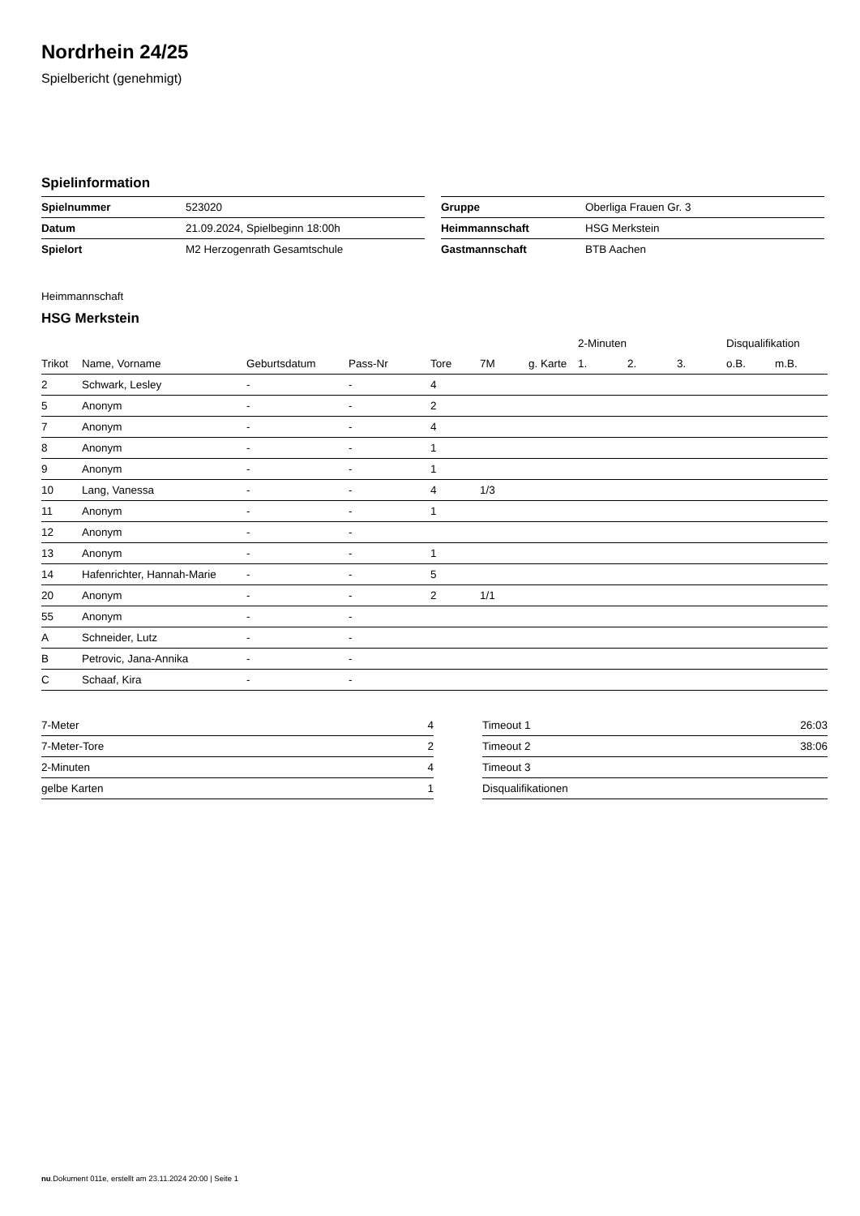Nordrhein 24/25
Spielbericht (genehmigt)
Spielinformation
| Spielnummer | 523020 |
| Datum | 21.09.2024, Spielbeginn 18:00h |
| Spielort | M2 Herzogenrath Gesamtschule |
| Gruppe | Oberliga Frauen Gr. 3 |
| Heimmannschaft | HSG Merkstein |
| Gastmannschaft | BTB Aachen |
Heimmannschaft
HSG Merkstein
| | | | | | | | 2-Minuten | | | Disqualifikation | |
| --- | --- | --- | --- | --- | --- | --- | --- | --- | --- | --- | --- |
| Trikot | Name, Vorname | Geburtsdatum | Pass-Nr | Tore | 7M | g. Karte | 1. | 2. | 3. | o.B. | m.B. |
| 2 | Schwark, Lesley | - | - | 4 | | | | | | | |
| 5 | Anonym | - | - | 2 | | | | | | | |
| 7 | Anonym | - | - | 4 | | | | | | | |
| 8 | Anonym | - | - | 1 | | | | | | | |
| 9 | Anonym | - | - | 1 | | | | | | | |
| 10 | Lang, Vanessa | - | - | 4 | 1/3 | | | | | | |
| 11 | Anonym | - | - | 1 | | | | | | | |
| 12 | Anonym | - | - | | | | | | | | |
| 13 | Anonym | - | - | 1 | | | | | | | |
| 14 | Hafenrichter, Hannah-Marie | - | - | 5 | | | | | | | |
| 20 | Anonym | - | - | 2 | 1/1 | | | | | | |
| 55 | Anonym | - | - | | | | | | | | |
| A | Schneider, Lutz | - | - | | | | | | | | |
| B | Petrovic, Jana-Annika | - | - | | | | | | | | |
| C | Schaaf, Kira | - | - | | | | | | | | |
| 7-Meter | 4 |
| 7-Meter-Tore | 2 |
| 2-Minuten | 4 |
| gelbe Karten | 1 |
| Timeout 1 | 26:03 |
| Timeout 2 | 38:06 |
| Timeout 3 | |
| Disqualifikationen | |
nu.Dokument 011e, erstellt am 23.11.2024 20:00 | Seite 1